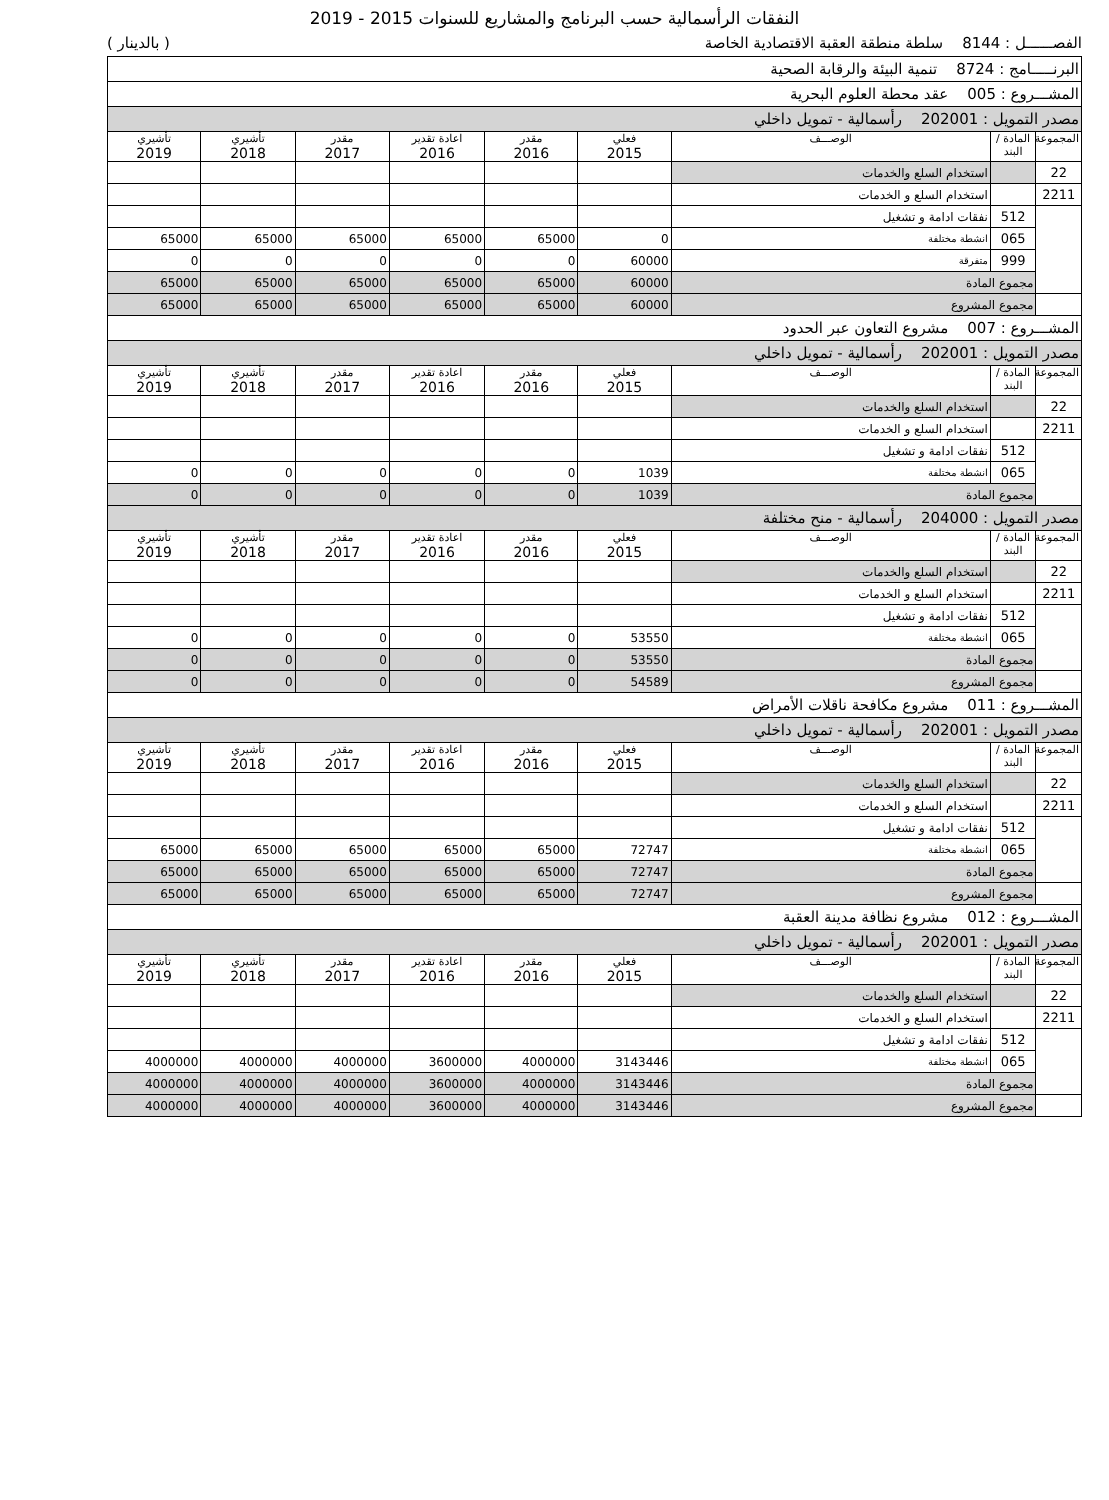النفقات الرأسمالية حسب البرنامج والمشاريع للسنوات 2015 - 2019
الفصــــــل : 8144 سلطة منطقة العقبة الاقتصادية الخاصة ( بالدينار )
| البرنـــــامج : 8724 تنمية البيئة والرقابة الصحية | | | | | | | | |
| المشـــروع : 005 عقد محطة العلوم البحرية | | | | | | | | |
| مصدر التمويل : 202001 رأسمالية - تمويل داخلي | | | | | | | | |
| المجموعة | المادة / البند | الوصـــف | فعلي 2015 | مقدر 2016 | اعادة تقدير 2016 | مقدر 2017 | تأشيري 2018 | تأشيري 2019 |
| 22 | | استخدام السلع والخدمات | | | | | | |
| 2211 | | استخدام السلع و الخدمات | | | | | | |
| | 512 | نفقات ادامة و تشغيل | | | | | | |
| | 065 | انشطة مختلفة | 0 | 65000 | 65000 | 65000 | 65000 | 65000 |
| | 999 | متفرقة | 60000 | 0 | 0 | 0 | 0 | 0 |
| | مجموع المادة | | 60000 | 65000 | 65000 | 65000 | 65000 | 65000 |
| | مجموع المشروع | | 60000 | 65000 | 65000 | 65000 | 65000 | 65000 |
| المشـــروع : 007 مشروع التعاون عبر الحدود | | | | | | | | |
| مصدر التمويل : 202001 رأسمالية - تمويل داخلي | | | | | | | | |
| المجموعة | المادة / البند | الوصـــف | فعلي 2015 | مقدر 2016 | اعادة تقدير 2016 | مقدر 2017 | تأشيري 2018 | تأشيري 2019 |
| 22 | | استخدام السلع والخدمات | | | | | | |
| 2211 | | استخدام السلع و الخدمات | | | | | | |
| | 512 | نفقات ادامة و تشغيل | | | | | | |
| | 065 | انشطة مختلفة | 1039 | 0 | 0 | 0 | 0 | 0 |
| | مجموع المادة | | 1039 | 0 | 0 | 0 | 0 | 0 |
| مصدر التمويل : 204000 رأسمالية - منح مختلفة | | | | | | | | |
| المجموعة | المادة / البند | الوصـــف | فعلي 2015 | مقدر 2016 | اعادة تقدير 2016 | مقدر 2017 | تأشيري 2018 | تأشيري 2019 |
| 22 | | استخدام السلع والخدمات | | | | | | |
| 2211 | | استخدام السلع و الخدمات | | | | | | |
| | 512 | نفقات ادامة و تشغيل | | | | | | |
| | 065 | انشطة مختلفة | 53550 | 0 | 0 | 0 | 0 | 0 |
| | مجموع المادة | | 53550 | 0 | 0 | 0 | 0 | 0 |
| | مجموع المشروع | | 54589 | 0 | 0 | 0 | 0 | 0 |
| المشـــروع : 011 مشروع مكافحة ناقلات الأمراض | | | | | | | | |
| مصدر التمويل : 202001 رأسمالية - تمويل داخلي | | | | | | | | |
| المجموعة | المادة / البند | الوصـــف | فعلي 2015 | مقدر 2016 | اعادة تقدير 2016 | مقدر 2017 | تأشيري 2018 | تأشيري 2019 |
| 22 | | استخدام السلع والخدمات | | | | | | |
| 2211 | | استخدام السلع و الخدمات | | | | | | |
| | 512 | نفقات ادامة و تشغيل | | | | | | |
| | 065 | انشطة مختلفة | 72747 | 65000 | 65000 | 65000 | 65000 | 65000 |
| | مجموع المادة | | 72747 | 65000 | 65000 | 65000 | 65000 | 65000 |
| | مجموع المشروع | | 72747 | 65000 | 65000 | 65000 | 65000 | 65000 |
| المشـــروع : 012 مشروع نظافة مدينة العقبة | | | | | | | | |
| مصدر التمويل : 202001 رأسمالية - تمويل داخلي | | | | | | | | |
| المجموعة | المادة / البند | الوصـــف | فعلي 2015 | مقدر 2016 | اعادة تقدير 2016 | مقدر 2017 | تأشيري 2018 | تأشيري 2019 |
| 22 | | استخدام السلع والخدمات | | | | | | |
| 2211 | | استخدام السلع و الخدمات | | | | | | |
| | 512 | نفقات ادامة و تشغيل | | | | | | |
| | 065 | انشطة مختلفة | 3143446 | 4000000 | 3600000 | 4000000 | 4000000 | 4000000 |
| | مجموع المادة | | 3143446 | 4000000 | 3600000 | 4000000 | 4000000 | 4000000 |
| | مجموع المشروع | | 3143446 | 4000000 | 3600000 | 4000000 | 4000000 | 4000000 |